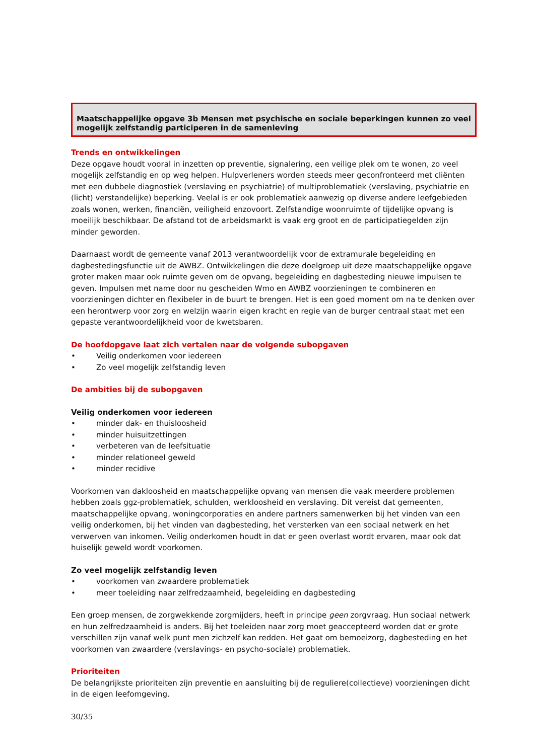Maatschappelijke opgave 3b Mensen met psychische en sociale beperkingen kunnen zo veel mogelijk zelfstandig participeren in de samenleving
Trends en ontwikkelingen
Deze opgave houdt vooral in inzetten op preventie, signalering, een veilige plek om te wonen, zo veel mogelijk zelfstandig en op weg helpen. Hulpverleners worden steeds meer geconfronteerd met cliënten met een dubbele diagnostiek (verslaving en psychiatrie) of multiproblematiek (verslaving, psychiatrie en (licht) verstandelijke) beperking. Veelal is er ook problematiek aanwezig op diverse andere leefgebieden zoals wonen, werken, financiën, veiligheid enzovoort. Zelfstandige woonruimte of tijdelijke opvang is moeilijk beschikbaar. De afstand tot de arbeidsmarkt is vaak erg groot en de participatiegelden zijn minder geworden.
Daarnaast wordt de gemeente vanaf 2013 verantwoordelijk voor de extramurale begeleiding en dagbestedingsfunctie uit de AWBZ. Ontwikkelingen die deze doelgroep uit deze maatschappelijke opgave groter maken maar ook ruimte geven om de opvang, begeleiding en dagbesteding nieuwe impulsen te geven. Impulsen met name door nu gescheiden Wmo en AWBZ voorzieningen te combineren en voorzieningen dichter en flexibeler in de buurt te brengen. Het is een goed moment om na te denken over een herontwerp voor zorg en welzijn waarin eigen kracht en regie van de burger centraal staat met een gepaste verantwoordelijkheid voor de kwetsbaren.
De hoofdopgave laat zich vertalen naar de volgende subopgaven
• Veilig onderkomen voor iedereen
• Zo veel mogelijk zelfstandig leven
De ambities bij de subopgaven
Veilig onderkomen voor iedereen
• minder dak- en thuisloosheid
• minder huisuitzettingen
• verbeteren van de leefsituatie
• minder relationeel geweld
• minder recidive
Voorkomen van dakloosheid en maatschappelijke opvang van mensen die vaak meerdere problemen hebben zoals ggz-problematiek, schulden, werkloosheid en verslaving. Dit vereist dat gemeenten, maatschappelijke opvang, woningcorporaties en andere partners samenwerken bij het vinden van een veilig onderkomen, bij het vinden van dagbesteding, het versterken van een sociaal netwerk en het verwerven van inkomen. Veilig onderkomen houdt in dat er geen overlast wordt ervaren, maar ook dat huiselijk geweld wordt voorkomen.
Zo veel mogelijk zelfstandig leven
• voorkomen van zwaardere problematiek
• meer toeleiding naar zelfredzaamheid, begeleiding en dagbesteding
Een groep mensen, de zorgwekkende zorgmijders, heeft in principe geen zorgvraag. Hun sociaal netwerk en hun zelfredzaamheid is anders. Bij het toeleiden naar zorg moet geaccepteerd worden dat er grote verschillen zijn vanaf welk punt men zichzelf kan redden. Het gaat om bemoeizorg, dagbesteding en het voorkomen van zwaardere (verslavings- en psycho-sociale) problematiek.
Prioriteiten
De belangrijkste prioriteiten zijn preventie en aansluiting bij de reguliere(collectieve) voorzieningen dicht in de eigen leefomgeving.
30/35